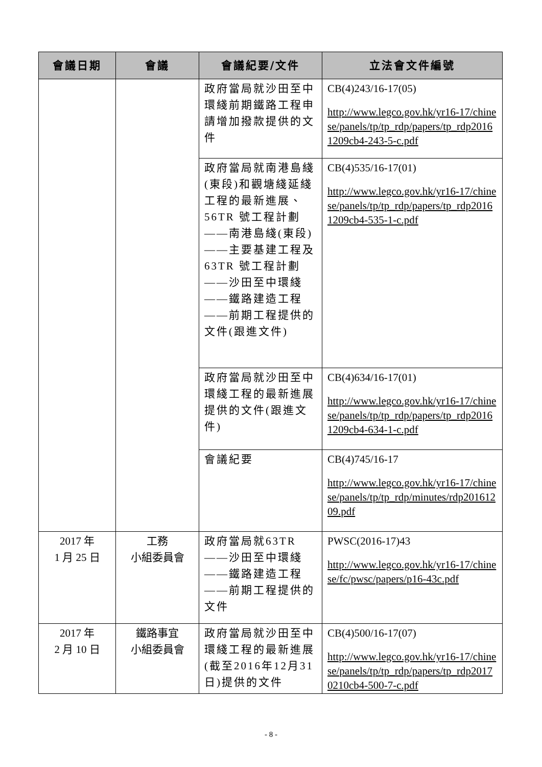| 會議日期 | 會議 | 會議紀要/文件 | 立法會文件編號 |
| --- | --- | --- | --- |
| | | 政府當局就沙田至中環綫前期鐵路工程申請增加撥款提供的文件 | CB(4)243/16-17(05) http://www.legco.gov.hk/yr16-17/chinese/panels/tp/tp_rdp/papers/tp_rdp20161209cb4-243-5-c.pdf |
| | | 政府當局就南港島綫(東段)和觀塘綫延綫工程的最新進展、56TR 號工程計劃——南港島綫(東段)——主要基建工程及 63TR 號工程計劃——沙田至中環綫——鐵路建造工程——前期工程提供的文件(跟進文件) | CB(4)535/16-17(01) http://www.legco.gov.hk/yr16-17/chinese/panels/tp/tp_rdp/papers/tp_rdp20161209cb4-535-1-c.pdf |
| | | 政府當局就沙田至中環綫工程的最新進展提供的文件(跟進文件) | CB(4)634/16-17(01) http://www.legco.gov.hk/yr16-17/chinese/panels/tp/tp_rdp/papers/tp_rdp20161209cb4-634-1-c.pdf |
| | | 會議紀要 | CB(4)745/16-17 http://www.legco.gov.hk/yr16-17/chinese/panels/tp/tp_rdp/minutes/rdp20161209.pdf |
| 2017 年 1 月 25 日 | 工務 小組委員會 | 政府當局就63TR——沙田至中環綫——鐵路建造工程——前期工程提供的文件 | PWSC(2016-17)43 http://www.legco.gov.hk/yr16-17/chinese/fc/pwsc/papers/p16-43c.pdf |
| 2017 年 2 月 10 日 | 鐵路事宜 小組委員會 | 政府當局就沙田至中環綫工程的最新進展(截至2016年12月31日)提供的文件 | CB(4)500/16-17(07) http://www.legco.gov.hk/yr16-17/chinese/panels/tp/tp_rdp/papers/tp_rdp20170210cb4-500-7-c.pdf |
- 8 -